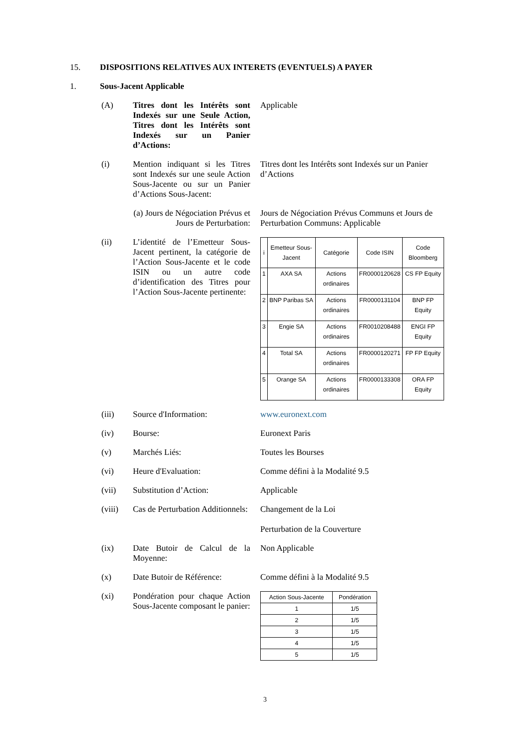15. DISPOSITIONS RELATIVES AUX INTERETS (EVENTUELS) A PAYER
1. Sous-Jacent Applicable
(A) Titres dont les Intérêts sont Indexés sur une Seule Action, Titres dont les Intérêts sont Indexés sur un Panier d’Actions:
Applicable
(i) Mention indiquant si les Titres sont Indexés sur une seule Action Sous-Jacente ou sur un Panier d’Actions Sous-Jacent:
Titres dont les Intérêts sont Indexés sur un Panier d’Actions
(a) Jours de Négociation Prévus et Jours de Perturbation:
Jours de Négociation Prévus Communs et Jours de Perturbation Communs: Applicable
(ii) L’identité de l’Emetteur Sous-Jacent pertinent, la catégorie de l’Action Sous-Jacente et le code ISIN ou un autre code d’identification des Titres pour l’Action Sous-Jacente pertinente:
| i | Emetteur Sous-Jacent | Catégorie | Code ISIN | Code Bloomberg |
| --- | --- | --- | --- | --- |
| 1 | AXA SA | Actions ordinaires | FR0000120628 | CS FP Equity |
| 2 | BNP Paribas SA | Actions ordinaires | FR0000131104 | BNP FP Equity |
| 3 | Engie SA | Actions ordinaires | FR0010208488 | ENGI FP Equity |
| 4 | Total SA | Actions ordinaires | FR0000120271 | FP FP Equity |
| 5 | Orange SA | Actions ordinaires | FR0000133308 | ORA FP Equity |
(iii) Source d'Information: www.euronext.com
(iv) Bourse: Euronext Paris
(v) Marchés Liés: Toutes les Bourses
(vi) Heure d'Evaluation: Comme défini à la Modalité 9.5
(vii) Substitution d’Action: Applicable
(viii) Cas de Perturbation Additionnels:
Changement de la Loi
Perturbation de la Couverture
(ix) Date Butoir de Calcul de la Moyenne:
Non Applicable
(x) Date Butoir de Référence:
Comme défini à la Modalité 9.5
(xi) Pondération pour chaque Action Sous-Jacente composant le panier:
| Action Sous-Jacente | Pondération |
| --- | --- |
| 1 | 1/5 |
| 2 | 1/5 |
| 3 | 1/5 |
| 4 | 1/5 |
| 5 | 1/5 |
3